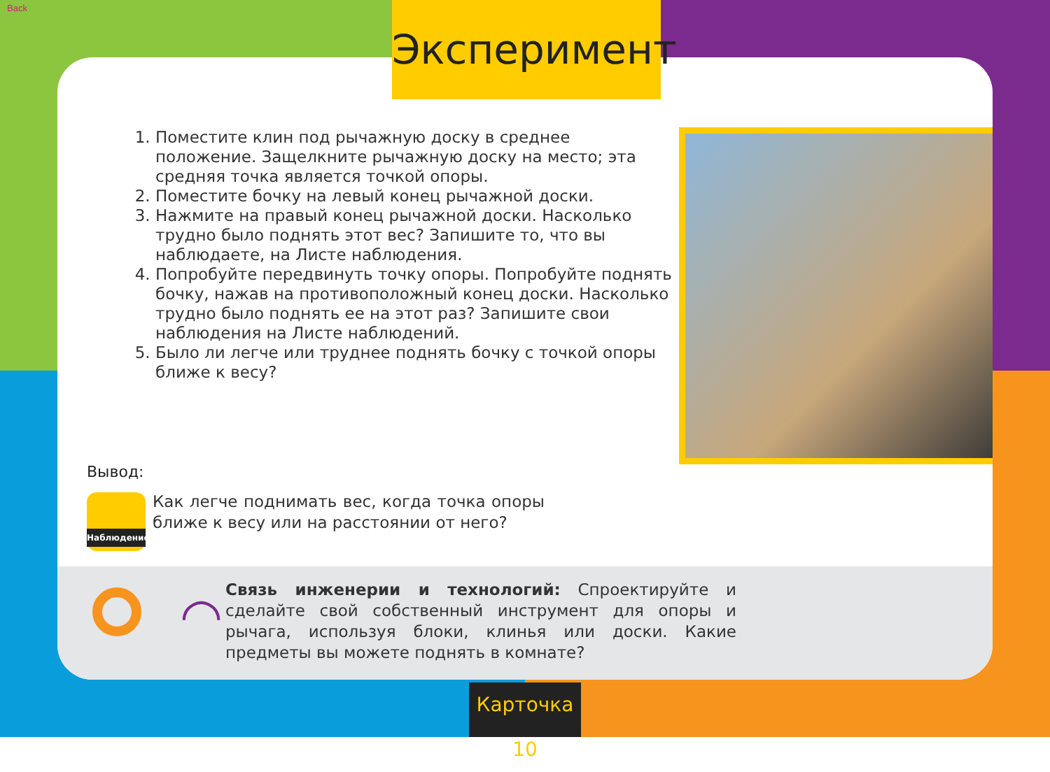Back
1. Поместите клин под рычажную доску в среднее положение. Защелкните рычажную доску на место; эта средняя точка является точкой опоры.
2. Поместите бочку на левый конец рычажной доски.
3. Нажмите на правый конец рычажной доски. Насколько трудно было поднять этот вес? Запишите то, что вы наблюдаете, на Листе наблюдения.
4. Попробуйте передвинуть точку опоры. Попробуйте поднять бочку, нажав на противоположный конец доски. Насколько трудно было поднять ее на этот раз? Запишите свои наблюдения на Листе наблюдений.
5. Было ли легче или труднее поднять бочку с точкой опоры ближе к весу?
Вывод:
Наблюдение
Как легче поднимать вес, когда точка опоры ближе к весу или на расстоянии от него?
◠
Связь инженерии и технологий: Спроектируйте и сделайте свой собственный инструмент для опоры и рычага, используя блоки, клинья или доски. Какие предметы вы можете поднять в комнате?
Эксперимент
Карточка 10